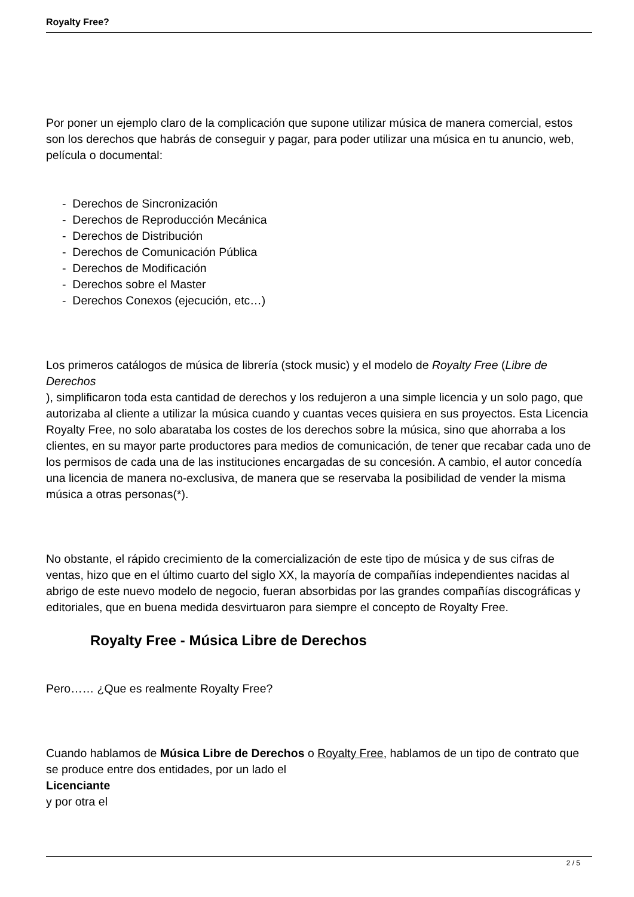Royalty Free?
Por poner un ejemplo claro de la complicación que supone utilizar música de manera comercial, estos son los derechos que habrás de conseguir y pagar, para poder utilizar una música en tu anuncio, web, película o documental:
- Derechos de Sincronización
- Derechos de Reproducción Mecánica
- Derechos de Distribución
- Derechos de Comunicación Pública
- Derechos de Modificación
- Derechos sobre el Master
- Derechos Conexos (ejecución, etc…)
Los primeros catálogos de música de librería (stock music) y el modelo de Royalty Free (Libre de Derechos
), simplificaron toda esta cantidad de derechos y los redujeron a una simple licencia y un solo pago, que autorizaba al cliente a utilizar la música cuando y cuantas veces quisiera en sus proyectos. Esta Licencia Royalty Free, no solo abarataba los costes de los derechos sobre la música, sino que ahorraba a los clientes, en su mayor parte productores para medios de comunicación, de tener que recabar cada uno de los permisos de cada una de las instituciones encargadas de su concesión. A cambio, el autor concedía una licencia de manera no-exclusiva, de manera que se reservaba la posibilidad de vender la misma música a otras personas(*).
No obstante, el rápido crecimiento de la comercialización de este tipo de música y de sus cifras de ventas, hizo que en el último cuarto del siglo XX, la mayoría de compañías independientes nacidas al abrigo de este nuevo modelo de negocio, fueran absorbidas por las grandes compañías discográficas y editoriales, que en buena medida desvirtuaron para siempre el concepto de Royalty Free.
Royalty Free - Música Libre de Derechos
Pero…… ¿Que es realmente Royalty Free?
Cuando hablamos de Música Libre de Derechos o Royalty Free, hablamos de un tipo de contrato que se produce entre dos entidades, por un lado el
Licenciante
y por otra el
2 / 5